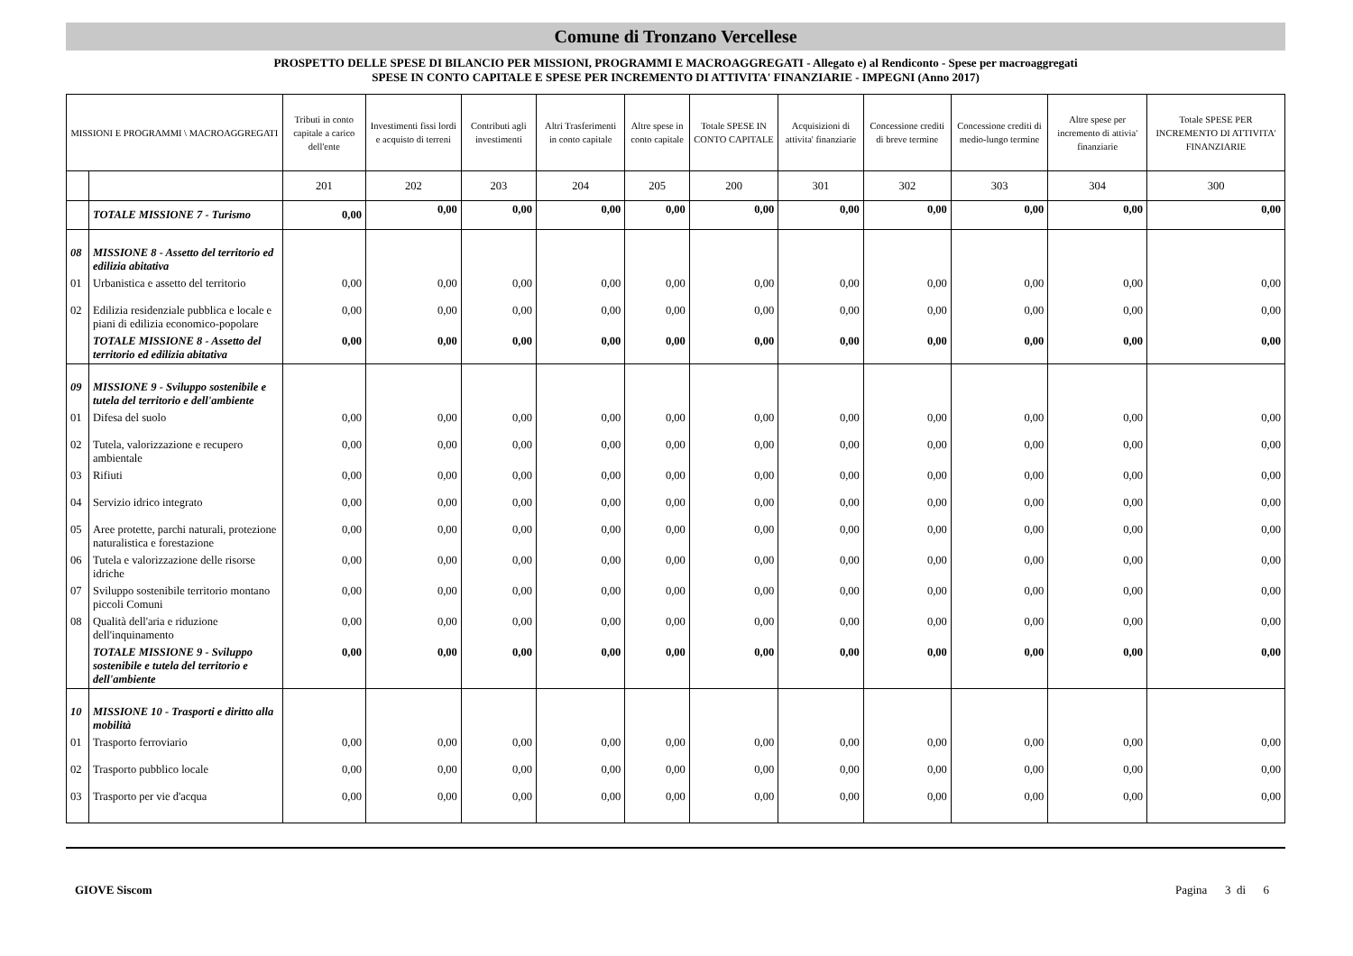Comune di Tronzano Vercellese
PROSPETTO DELLE SPESE DI BILANCIO PER MISSIONI, PROGRAMMI E MACROAGGREGATI - Allegato e) al Rendiconto - Spese per macroaggregati
SPESE IN CONTO CAPITALE E SPESE PER INCREMENTO DI ATTIVITA' FINANZIARIE - IMPEGNI (Anno 2017)
| MISSIONI E PROGRAMMI \ MACROAGGREGATI | | Tributi in conto capitale a carico dell'ente | Investimenti fissi lordi e acquisto di terreni | Contributi agli investimenti | Altri Trasferimenti in conto capitale | Altre spese in conto capitale | Totale SPESE IN CONTO CAPITALE | Acquisizioni di attivita' finanziarie | Concessione crediti di breve termine | Concessione crediti di medio-lungo termine | Altre spese per incremento di attivia' finanziarie | Totale SPESE PER INCREMENTO DI ATTIVITA' FINANZIARIE |
| --- | --- | --- | --- | --- | --- | --- | --- | --- | --- | --- | --- | --- |
| | | 201 | 202 | 203 | 204 | 205 | 200 | 301 | 302 | 303 | 304 | 300 |
| | TOTALE MISSIONE 7 - Turismo | 0,00 | 0,00 | 0,00 | 0,00 | 0,00 | 0,00 | 0,00 | 0,00 | 0,00 | 0,00 | 0,00 |
| 08 | MISSIONE 8 - Assetto del territorio ed edilizia abitativa | | | | | | | | | | | |
| 01 | Urbanistica e assetto del territorio | 0,00 | 0,00 | 0,00 | 0,00 | 0,00 | 0,00 | 0,00 | 0,00 | 0,00 | 0,00 | 0,00 |
| 02 | Edilizia residenziale pubblica e locale e piani di edilizia economico-popolare | 0,00 | 0,00 | 0,00 | 0,00 | 0,00 | 0,00 | 0,00 | 0,00 | 0,00 | 0,00 | 0,00 |
| | TOTALE MISSIONE 8 - Assetto del territorio ed edilizia abitativa | 0,00 | 0,00 | 0,00 | 0,00 | 0,00 | 0,00 | 0,00 | 0,00 | 0,00 | 0,00 | 0,00 |
| 09 | MISSIONE 9 - Sviluppo sostenibile e tutela del territorio e dell'ambiente | | | | | | | | | | | |
| 01 | Difesa del suolo | 0,00 | 0,00 | 0,00 | 0,00 | 0,00 | 0,00 | 0,00 | 0,00 | 0,00 | 0,00 | 0,00 |
| 02 | Tutela, valorizzazione e recupero ambientale | 0,00 | 0,00 | 0,00 | 0,00 | 0,00 | 0,00 | 0,00 | 0,00 | 0,00 | 0,00 | 0,00 |
| 03 | Rifiuti | 0,00 | 0,00 | 0,00 | 0,00 | 0,00 | 0,00 | 0,00 | 0,00 | 0,00 | 0,00 | 0,00 |
| 04 | Servizio idrico integrato | 0,00 | 0,00 | 0,00 | 0,00 | 0,00 | 0,00 | 0,00 | 0,00 | 0,00 | 0,00 | 0,00 |
| 05 | Aree protette, parchi naturali, protezione naturalistica e forestazione | 0,00 | 0,00 | 0,00 | 0,00 | 0,00 | 0,00 | 0,00 | 0,00 | 0,00 | 0,00 | 0,00 |
| 06 | Tutela e valorizzazione delle risorse idriche | 0,00 | 0,00 | 0,00 | 0,00 | 0,00 | 0,00 | 0,00 | 0,00 | 0,00 | 0,00 | 0,00 |
| 07 | Sviluppo sostenibile territorio montano piccoli Comuni | 0,00 | 0,00 | 0,00 | 0,00 | 0,00 | 0,00 | 0,00 | 0,00 | 0,00 | 0,00 | 0,00 |
| 08 | Qualità dell'aria e riduzione dell'inquinamento | 0,00 | 0,00 | 0,00 | 0,00 | 0,00 | 0,00 | 0,00 | 0,00 | 0,00 | 0,00 | 0,00 |
| | TOTALE MISSIONE 9 - Sviluppo sostenibile e tutela del territorio e dell'ambiente | 0,00 | 0,00 | 0,00 | 0,00 | 0,00 | 0,00 | 0,00 | 0,00 | 0,00 | 0,00 | 0,00 |
| 10 | MISSIONE 10 - Trasporti e diritto alla mobilità | | | | | | | | | | | |
| 01 | Trasporto ferroviario | 0,00 | 0,00 | 0,00 | 0,00 | 0,00 | 0,00 | 0,00 | 0,00 | 0,00 | 0,00 | 0,00 |
| 02 | Trasporto pubblico locale | 0,00 | 0,00 | 0,00 | 0,00 | 0,00 | 0,00 | 0,00 | 0,00 | 0,00 | 0,00 | 0,00 |
| 03 | Trasporto per vie d'acqua | 0,00 | 0,00 | 0,00 | 0,00 | 0,00 | 0,00 | 0,00 | 0,00 | 0,00 | 0,00 | 0,00 |
GIOVE Siscom Pagina 3 di 6